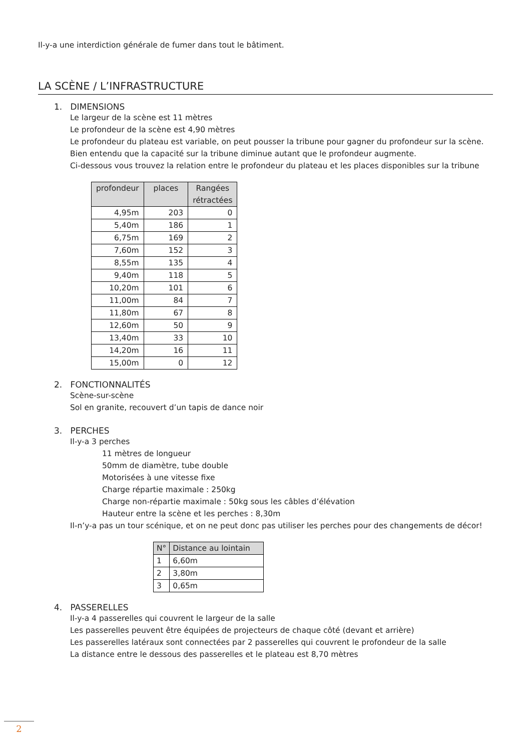Il-y-a une interdiction générale de fumer dans tout le bâtiment.
LA SCÈNE / L’INFRASTRUCTURE
1. DIMENSIONS
Le largeur de la scène est 11 mètres
Le profondeur de la scène est 4,90 mètres
Le profondeur du plateau est variable, on peut pousser la tribune pour gagner du profondeur sur la scène.
Bien entendu que la capacité sur la tribune diminue autant que le profondeur augmente.
Ci-dessous vous trouvez la relation entre le profondeur du plateau et les places disponibles sur la tribune
| profondeur | places | Rangées rétractées |
| --- | --- | --- |
| 4,95m | 203 | 0 |
| 5,40m | 186 | 1 |
| 6,75m | 169 | 2 |
| 7,60m | 152 | 3 |
| 8,55m | 135 | 4 |
| 9,40m | 118 | 5 |
| 10,20m | 101 | 6 |
| 11,00m | 84 | 7 |
| 11,80m | 67 | 8 |
| 12,60m | 50 | 9 |
| 13,40m | 33 | 10 |
| 14,20m | 16 | 11 |
| 15,00m | 0 | 12 |
2. FONCTIONNALITÉS
Scène-sur-scène
Sol en granite, recouvert d’un tapis de dance noir
3. PERCHES
Il-y-a 3 perches
11 mètres de longueur
50mm de diamètre, tube double
Motorisées à une vitesse fixe
Charge répartie maximale : 250kg
Charge non-répartie maximale : 50kg sous les câbles d’élévation
Hauteur entre la scène et les perches : 8,30m
Il-n’y-a pas un tour scénique, et on ne peut donc pas utiliser les perches pour des changements de décor!
| N° | Distance au lointain |
| --- | --- |
| 1 | 6,60m |
| 2 | 3,80m |
| 3 | 0,65m |
4. PASSERELLES
Il-y-a 4 passerelles qui couvrent le largeur de la salle
Les passerelles peuvent être équipées de projecteurs de chaque côté (devant et arrière)
Les passerelles latéraux sont connectées par 2 passerelles qui couvrent le profondeur de la salle
La distance entre le dessous des passerelles et le plateau est 8,70 mètres
2